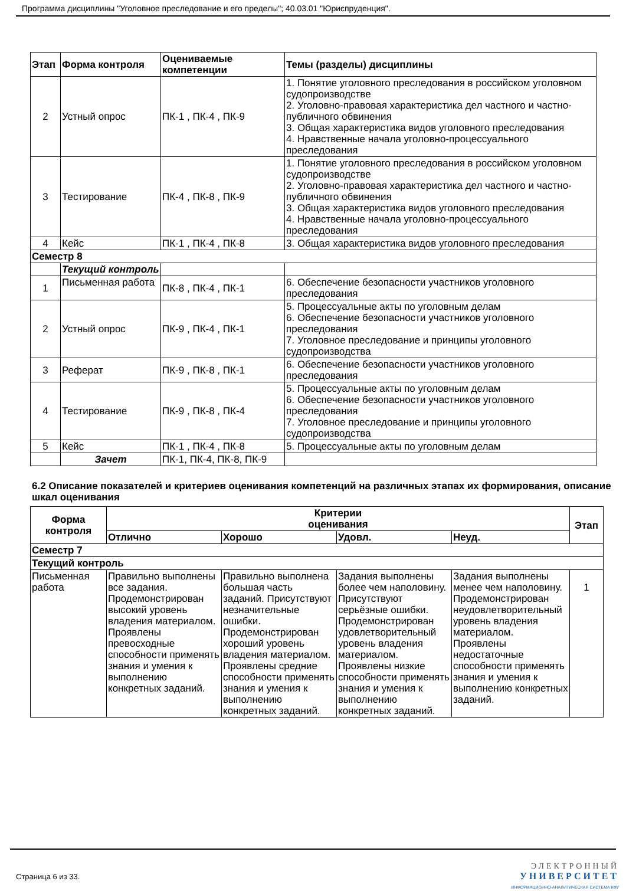Программа дисциплины "Уголовное преследование и его пределы"; 40.03.01 "Юриспруденция".
| Этап | Форма контроля | Оцениваемые компетенции | Темы (разделы) дисциплины |
| --- | --- | --- | --- |
| 2 | Устный опрос | ПК-1 , ПК-4 , ПК-9 | 1. Понятие уголовного преследования в российском уголовном судопроизводстве 2. Уголовно-правовая характеристика дел частного и частно-публичного обвинения 3. Общая характеристика видов уголовного преследования 4. Нравственные начала уголовно-процессуального преследования |
| 3 | Тестирование | ПК-4 , ПК-8 , ПК-9 | 1. Понятие уголовного преследования в российском уголовном судопроизводстве 2. Уголовно-правовая характеристика дел частного и частно-публичного обвинения 3. Общая характеристика видов уголовного преследования 4. Нравственные начала уголовно-процессуального преследования |
| 4 | Кейс | ПК-1 , ПК-4 , ПК-8 | 3. Общая характеристика видов уголовного преследования |
| Семестр 8 | | | |
| | Текущий контроль | | |
| 1 | Письменная работа | ПК-8 , ПК-4 , ПК-1 | 6. Обеспечение безопасности участников уголовного преследования |
| 2 | Устный опрос | ПК-9 , ПК-4 , ПК-1 | 5. Процессуальные акты по уголовным делам 6. Обеспечение безопасности участников уголовного преследования 7. Уголовное преследование и принципы уголовного судопроизводства |
| 3 | Реферат | ПК-9 , ПК-8 , ПК-1 | 6. Обеспечение безопасности участников уголовного преследования |
| 4 | Тестирование | ПК-9 , ПК-8 , ПК-4 | 5. Процессуальные акты по уголовным делам 6. Обеспечение безопасности участников уголовного преследования 7. Уголовное преследование и принципы уголовного судопроизводства |
| 5 | Кейс | ПК-1 , ПК-4 , ПК-8 | 5. Процессуальные акты по уголовным делам |
| | Зачет | ПК-1, ПК-4, ПК-8, ПК-9 | |
6.2 Описание показателей и критериев оценивания компетенций на различных этапах их формирования, описание шкал оценивания
| Форма контроля | Критерии оценивания | | | | Этап |
| --- | --- | --- | --- | --- | --- |
| | Отлично | Хорошо | Удовл. | Неуд. | |
| Семестр 7 | | | | | |
| Текущий контроль | | | | | |
| Письменная работа | Правильно выполнены все задания. Продемонстрирован высокий уровень владения материалом. Проявлены превосходные способности применять знания и умения к выполнению конкретных заданий. | Правильно выполнена большая часть заданий. Присутствуют незначительные ошибки. Продемонстрирован хороший уровень владения материалом. Проявлены средние способности применять знания и умения к выполнению конкретных заданий. | Задания выполнены более чем наполовину. Присутствуют серьёзные ошибки. Продемонстрирован удовлетворительный уровень владения материалом. Проявлены низкие способности применять знания и умения к выполнению конкретных заданий. | Задания выполнены менее чем наполовину. Продемонстрирован неудовлетворительный уровень владения материалом. Проявлены недостаточные способности применять знания и умения к выполнению конкретных заданий. | 1 |
Страница 6 из 33.
ЭЛЕКТРОННЫЙ
УНИВЕРСИТЕТ
ИНФОРМАЦИОННО-АНАЛИТИЧЕСКАЯ СИСТЕМА КФУ